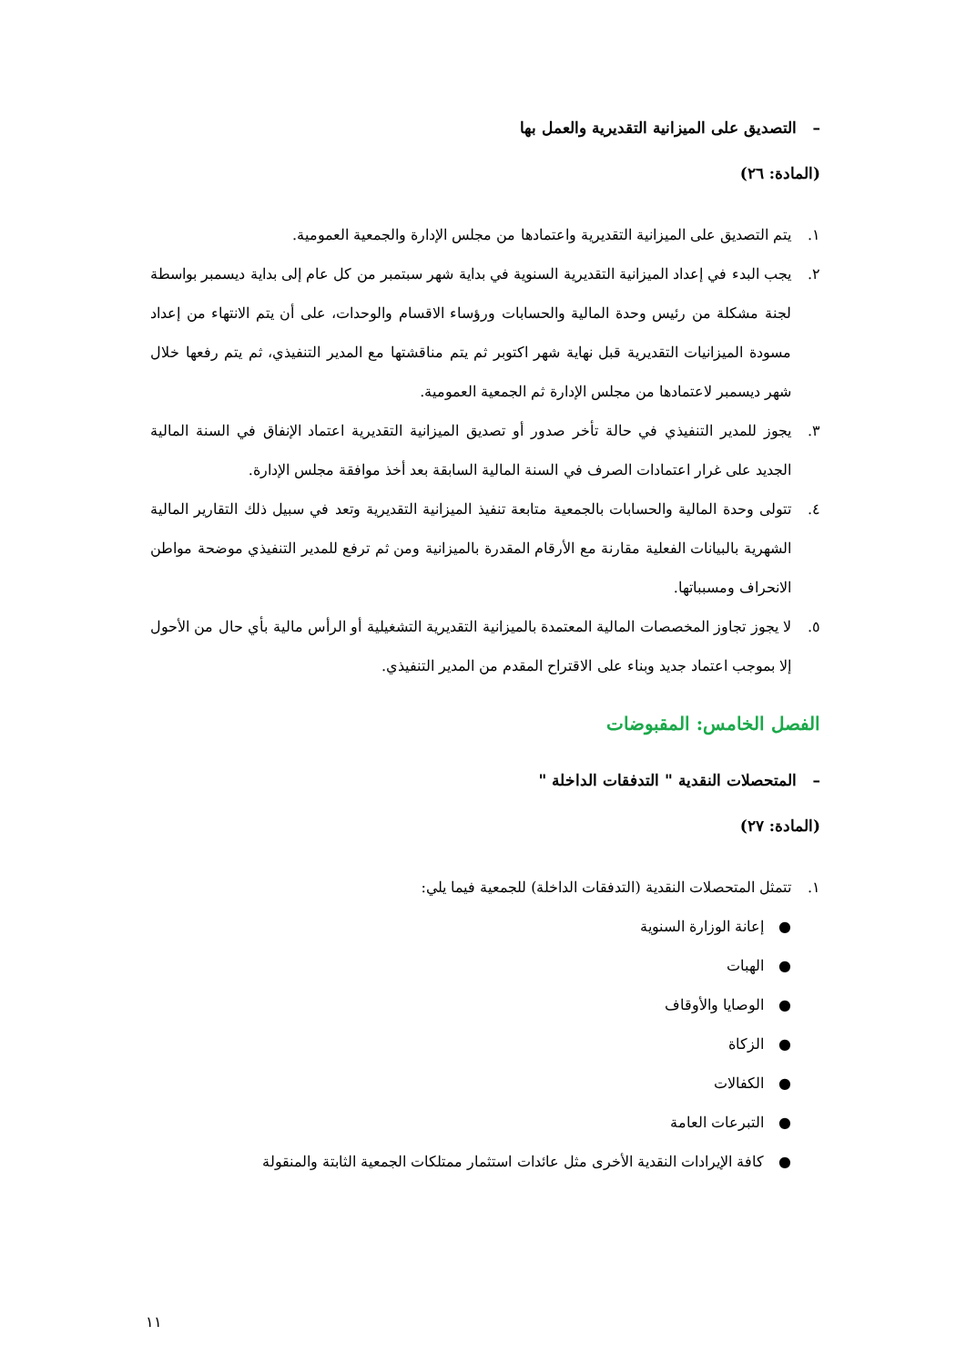– التصديق على الميزانية التقديرية والعمل بها
(المادة: ٢٦)
١. يتم التصديق على الميزانية التقديرية واعتمادها من مجلس الإدارة والجمعية العمومية.
٢. يجب البدء في إعداد الميزانية التقديرية السنوية في بداية شهر سبتمبر من كل عام إلى بداية ديسمبر بواسطة لجنة مشكلة من رئيس وحدة المالية والحسابات ورؤساء الاقسام والوحدات، على أن يتم الانتهاء من إعداد مسودة الميزانيات التقديرية قبل نهاية شهر اكتوبر ثم يتم مناقشتها مع المدير التنفيذي، ثم يتم رفعها خلال شهر ديسمبر لاعتمادها من مجلس الإدارة ثم الجمعية العمومية.
٣. يجوز للمدير التنفيذي في حالة تأخر صدور أو تصديق الميزانية التقديرية اعتماد الإنفاق في السنة المالية الجديد على غرار اعتمادات الصرف في السنة المالية السابقة بعد أخذ موافقة مجلس الإدارة.
٤. تتولى وحدة المالية والحسابات بالجمعية متابعة تنفيذ الميزانية التقديرية وتعد في سبيل ذلك التقارير المالية الشهرية بالبيانات الفعلية مقارنة مع الأرقام المقدرة بالميزانية ومن ثم ترفع للمدير التنفيذي موضحة مواطن الانحراف ومسبباتها.
٥. لا يجوز تجاوز المخصصات المالية المعتمدة بالميزانية التقديرية التشغيلية أو الرأس مالية بأي حال من الأحول إلا بموجب اعتماد جديد وبناء على الاقتراح المقدم من المدير التنفيذي.
الفصل الخامس: المقبوضات
– المتحصلات النقدية " التدفقات الداخلة "
(المادة: ٢٧)
١. تتمثل المتحصلات النقدية (التدفقات الداخلة) للجمعية فيما يلي:
● إعانة الوزارة السنوية
● الهبات
● الوصايا والأوقاف
● الزكاة
● الكفالات
● التبرعات العامة
● كافة الإيرادات النقدية الأخرى مثل عائدات استثمار ممتلكات الجمعية الثابتة والمنقولة
١١